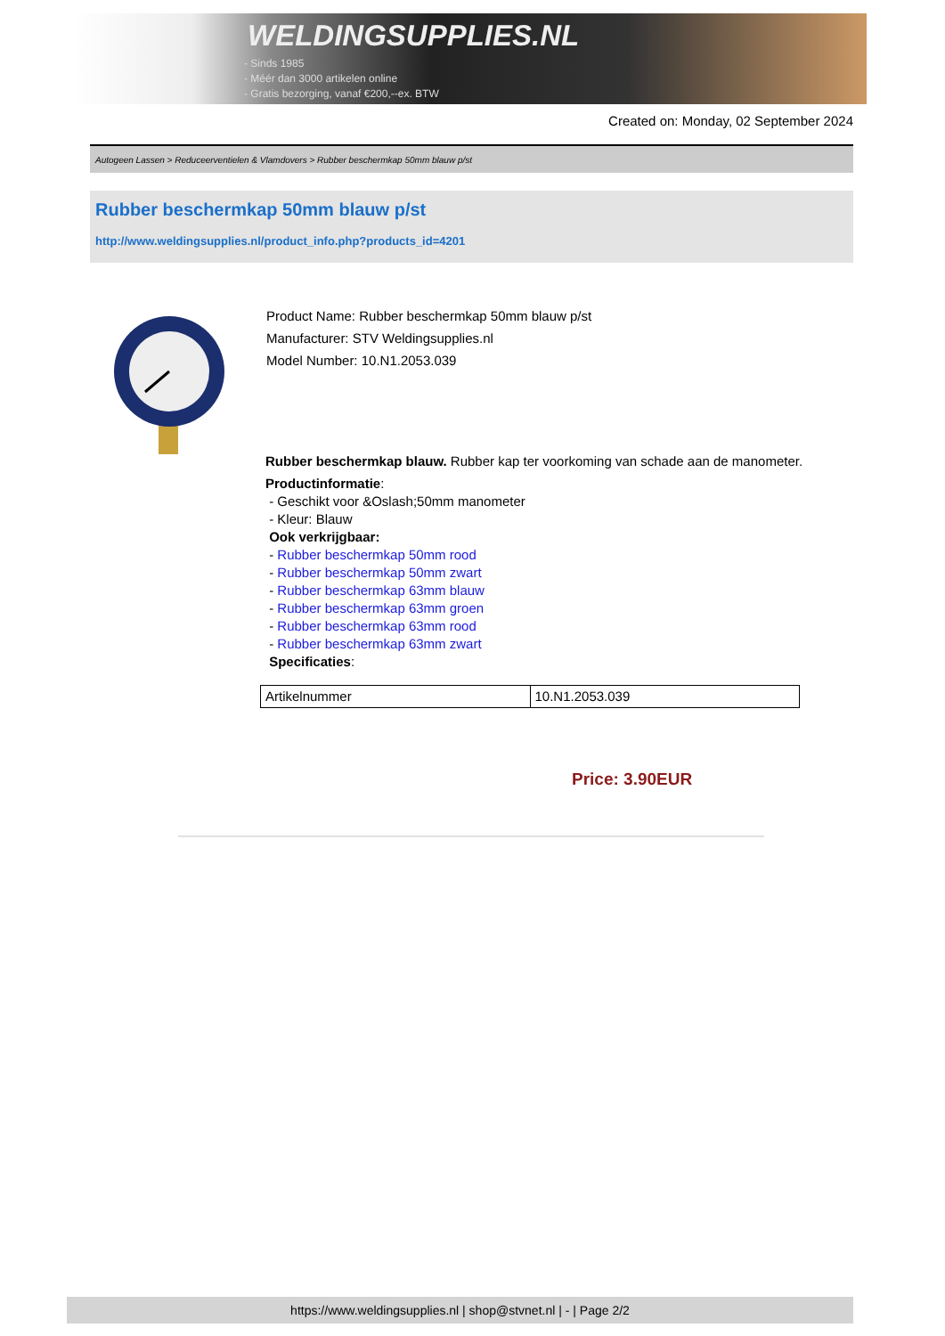WELDINGSUPPLIES.NL
- Sinds 1985
- Méér dan 3000 artikelen online
- Gratis bezorging, vanaf €200,--ex. BTW
Created on: Monday, 02 September 2024
Autogeen Lassen > Reduceerventielen & Vlamdovers > Rubber beschermkap 50mm blauw p/st
Rubber beschermkap 50mm blauw p/st
http://www.weldingsupplies.nl/product_info.php?products_id=4201
Product Name: Rubber beschermkap 50mm blauw p/st
Manufacturer: STV Weldingsupplies.nl
Model Number: 10.N1.2053.039
Rubber beschermkap blauw. Rubber kap ter voorkoming van schade aan de manometer.
Productinformatie:
- Geschikt voor &Oslash;50mm manometer
- Kleur: Blauw
Ook verkrijgbaar:
- Rubber beschermkap 50mm rood
- Rubber beschermkap 50mm zwart
- Rubber beschermkap 63mm blauw
- Rubber beschermkap 63mm groen
- Rubber beschermkap 63mm rood
- Rubber beschermkap 63mm zwart
Specificaties:
| Artikelnummer | 10.N1.2053.039 |
Price: 3.90EUR
https://www.weldingsupplies.nl | shop@stvnet.nl | - | Page 2/2